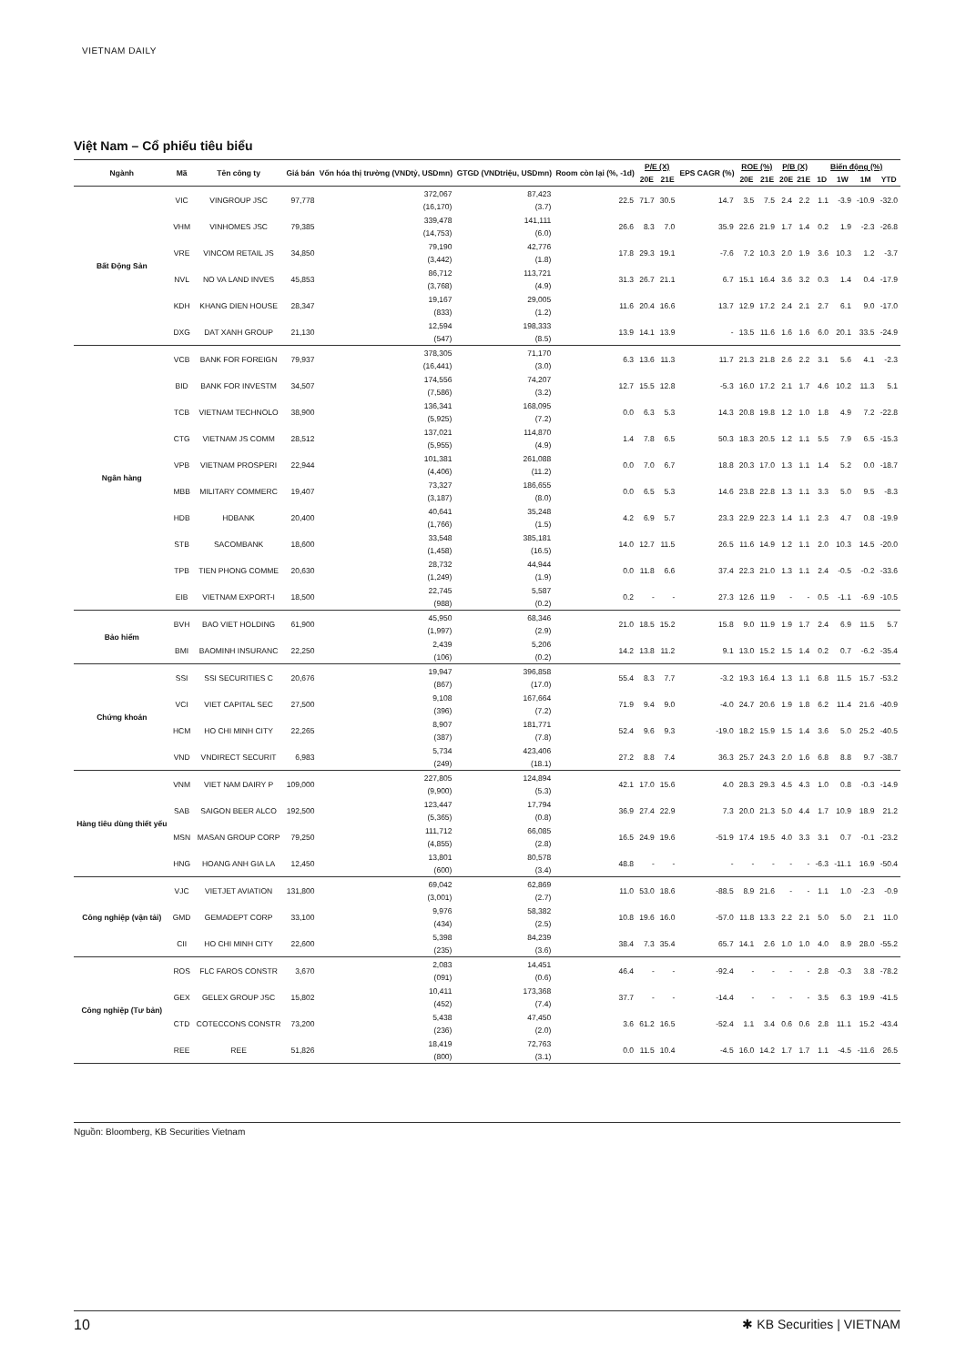VIETNAM DAILY
Việt Nam – Cổ phiếu tiêu biểu
| Ngành | Mã | Tên công ty | Giá bán | Vốn hóa thị trường (VNDtỷ, USDmn) | GTGD (VNDtriệu, USDmn) | Room còn lại (%, -1d) | P/E (X) | | EPS CAGR (%) | ROE (%) | | P/B (X) | | Biến động (%) | | | |
| --- | --- | --- | --- | --- | --- | --- | --- | --- | --- | --- | --- | --- | --- | --- | --- | --- | --- |
| | | | | | | | 20E | 21E | | 20E | 21E | 20E | 21E | 1D | 1W | 1M | YTD |
| Bất Động Sản | VIC | VINGROUP JSC | 97,778 | 372,067 (16,170) | 87,423 (3.7) | 22.5 | 71.7 | 30.5 | 14.7 | 3.5 | 7.5 | 2.4 | 2.2 | 1.1 | -3.9 | -10.9 | -32.0 |
| | VHM | VINHOMES JSC | 79,385 | 339,478 (14,753) | 141,111 (6.0) | 26.6 | 8.3 | 7.0 | 35.9 | 22.6 | 21.9 | 1.7 | 1.4 | 0.2 | 1.9 | -2.3 | -26.8 |
| | VRE | VINCOM RETAIL JS | 34,850 | 79,190 (3,442) | 42,776 (1.8) | 17.8 | 29.3 | 19.1 | -7.6 | 7.2 | 10.3 | 2.0 | 1.9 | 3.6 | 10.3 | 1.2 | -3.7 |
| | NVL | NO VA LAND INVES | 45,853 | 86,712 (3,768) | 113,721 (4.9) | 31.3 | 26.7 | 21.1 | 6.7 | 15.1 | 16.4 | 3.6 | 3.2 | 0.3 | 1.4 | 0.4 | -17.9 |
| | KDH | KHANG DIEN HOUSE | 28,347 | 19,167 (833) | 29,005 (1.2) | 11.6 | 20.4 | 16.6 | 13.7 | 12.9 | 17.2 | 2.4 | 2.1 | 2.7 | 6.1 | 9.0 | -17.0 |
| | DXG | DAT XANH GROUP | 21,130 | 12,594 (547) | 198,333 (8.5) | 13.9 | 14.1 | 13.9 | - | 13.5 | 11.6 | 1.6 | 1.6 | 6.0 | 20.1 | 33.5 | -24.9 |
| Ngân hàng | VCB | BANK FOR FOREIGN | 79,937 | 378,305 (16,441) | 71,170 (3.0) | 6.3 | 13.6 | 11.3 | 11.7 | 21.3 | 21.8 | 2.6 | 2.2 | 3.1 | 5.6 | 4.1 | -2.3 |
| | BID | BANK FOR INVESTM | 34,507 | 174,556 (7,586) | 74,207 (3.2) | 12.7 | 15.5 | 12.8 | -5.3 | 16.0 | 17.2 | 2.1 | 1.7 | 4.6 | 10.2 | 11.3 | 5.1 |
| | TCB | VIETNAM TECHNOLO | 38,900 | 136,341 (5,925) | 168,095 (7.2) | 0.0 | 6.3 | 5.3 | 14.3 | 20.8 | 19.8 | 1.2 | 1.0 | 1.8 | 4.9 | 7.2 | -22.8 |
| | CTG | VIETNAM JS COMM | 28,512 | 137,021 (5,955) | 114,870 (4.9) | 1.4 | 7.8 | 6.5 | 50.3 | 18.3 | 20.5 | 1.2 | 1.1 | 5.5 | 7.9 | 6.5 | -15.3 |
| | VPB | VIETNAM PROSPERI | 22,944 | 101,381 (4,406) | 261,088 (11.2) | 0.0 | 7.0 | 6.7 | 18.8 | 20.3 | 17.0 | 1.3 | 1.1 | 1.4 | 5.2 | 0.0 | -18.7 |
| | MBB | MILITARY COMMERC | 19,407 | 73,327 (3,187) | 186,655 (8.0) | 0.0 | 6.5 | 5.3 | 14.6 | 23.8 | 22.8 | 1.3 | 1.1 | 3.3 | 5.0 | 9.5 | -8.3 |
| | HDB | HDBANK | 20,400 | 40,641 (1,766) | 35,248 (1.5) | 4.2 | 6.9 | 5.7 | 23.3 | 22.9 | 22.3 | 1.4 | 1.1 | 2.3 | 4.7 | 0.8 | -19.9 |
| | STB | SACOMBANK | 18,600 | 33,548 (1,458) | 385,181 (16.5) | 14.0 | 12.7 | 11.5 | 26.5 | 11.6 | 14.9 | 1.2 | 1.1 | 2.0 | 10.3 | 14.5 | -20.0 |
| | TPB | TIEN PHONG COMME | 20,630 | 28,732 (1,249) | 44,944 (1.9) | 0.0 | 11.8 | 6.6 | 37.4 | 22.3 | 21.0 | 1.3 | 1.1 | 2.4 | -0.5 | -0.2 | -33.6 |
| | EIB | VIETNAM EXPORT-I | 18,500 | 22,745 (988) | 5,587 (0.2) | 0.2 | - | - | 27.3 | 12.6 | 11.9 | - | - | 0.5 | -1.1 | -6.9 | -10.5 |
| Bảo hiểm | BVH | BAO VIET HOLDING | 61,900 | 45,950 (1,997) | 68,346 (2.9) | 21.0 | 18.5 | 15.2 | 15.8 | 9.0 | 11.9 | 1.9 | 1.7 | 2.4 | 6.9 | 11.5 | 5.7 |
| | BMI | BAOMINH INSURANC | 22,250 | 2,439 (106) | 5,206 (0.2) | 14.2 | 13.8 | 11.2 | 9.1 | 13.0 | 15.2 | 1.5 | 1.4 | 0.2 | 0.7 | -6.2 | -35.4 |
| Chứng khoán | SSI | SSI SECURITIES C | 20,676 | 19,947 (867) | 396,858 (17.0) | 55.4 | 8.3 | 7.7 | -3.2 | 19.3 | 16.4 | 1.3 | 1.1 | 6.8 | 11.5 | 15.7 | -53.2 |
| | VCI | VIET CAPITAL SEC | 27,500 | 9,108 (396) | 167,664 (7.2) | 71.9 | 9.4 | 9.0 | -4.0 | 24.7 | 20.6 | 1.9 | 1.8 | 6.2 | 11.4 | 21.6 | -40.9 |
| | HCM | HO CHI MINH CITY | 22,265 | 8,907 (387) | 181,771 (7.8) | 52.4 | 9.6 | 9.3 | -19.0 | 18.2 | 15.9 | 1.5 | 1.4 | 3.6 | 5.0 | 25.2 | -40.5 |
| | VND | VNDIRECT SECURIT | 6,983 | 5,734 (249) | 423,406 (18.1) | 27.2 | 8.8 | 7.4 | 36.3 | 25.7 | 24.3 | 2.0 | 1.6 | 6.8 | 8.8 | 9.7 | -38.7 |
| Hàng tiêu dùng thiết yếu | VNM | VIET NAM DAIRY P | 109,000 | 227,805 (9,900) | 124,894 (5.3) | 42.1 | 17.0 | 15.6 | 4.0 | 28.3 | 29.3 | 4.5 | 4.3 | 1.0 | 0.8 | -0.3 | -14.9 |
| | SAB | SAIGON BEER ALCO | 192,500 | 123,447 (5,365) | 17,794 (0.8) | 36.9 | 27.4 | 22.9 | 7.3 | 20.0 | 21.3 | 5.0 | 4.4 | 1.7 | 10.9 | 18.9 | 21.2 |
| | MSN | MASAN GROUP CORP | 79,250 | 111,712 (4,855) | 66,085 (2.8) | 16.5 | 24.9 | 19.6 | -51.9 | 17.4 | 19.5 | 4.0 | 3.3 | 3.1 | 0.7 | -0.1 | -23.2 |
| | HNG | HOANG ANH GIA LA | 12,450 | 13,801 (600) | 80,578 (3.4) | 48.8 | - | - | - | - | - | - | - | -6.3 | -11.1 | 16.9 | -50.4 |
| Công nghiệp (vận tải) | VJC | VIETJET AVIATION | 131,800 | 69,042 (3,001) | 62,869 (2.7) | 11.0 | 53.0 | 18.6 | -88.5 | 8.9 | 21.6 | - | - | 1.1 | 1.0 | -2.3 | -0.9 |
| | GMD | GEMADEPT CORP | 33,100 | 9,976 (434) | 58,382 (2.5) | 10.8 | 19.6 | 16.0 | -57.0 | 11.8 | 13.3 | 2.2 | 2.1 | 5.0 | 5.0 | 2.1 | 11.0 |
| | CII | HO CHI MINH CITY | 22,600 | 5,398 (235) | 84,239 (3.6) | 38.4 | 7.3 | 35.4 | 65.7 | 14.1 | 2.6 | 1.0 | 1.0 | 4.0 | 8.9 | 28.0 | -55.2 |
| Công nghiệp (Tư bản) | ROS | FLC FAROS CONSTR | 3,670 | 2,083 (091) | 14,451 (0.6) | 46.4 | - | - | -92.4 | - | - | - | - | 2.8 | -0.3 | 3.8 | -78.2 |
| | GEX | GELEX GROUP JSC | 15,802 | 10,411 (452) | 173,368 (7.4) | 37.7 | - | - | -14.4 | - | - | - | - | 3.5 | 6.3 | 19.9 | -41.5 |
| | CTD | COTECCONS CONSTR | 73,200 | 5,438 (236) | 47,450 (2.0) | 3.6 | 61.2 | 16.5 | -52.4 | 1.1 | 3.4 | 0.6 | 0.6 | 2.8 | 11.1 | 15.2 | -43.4 |
| | REE | REE | 51,826 | 18,419 (800) | 72,763 (3.1) | 0.0 | 11.5 | 10.4 | -4.5 | 16.0 | 14.2 | 1.7 | 1.7 | 1.1 | -4.5 | -11.6 | 26.5 |
Nguồn: Bloomberg, KB Securities Vietnam
10 ✱ KB Securities | VIETNAM